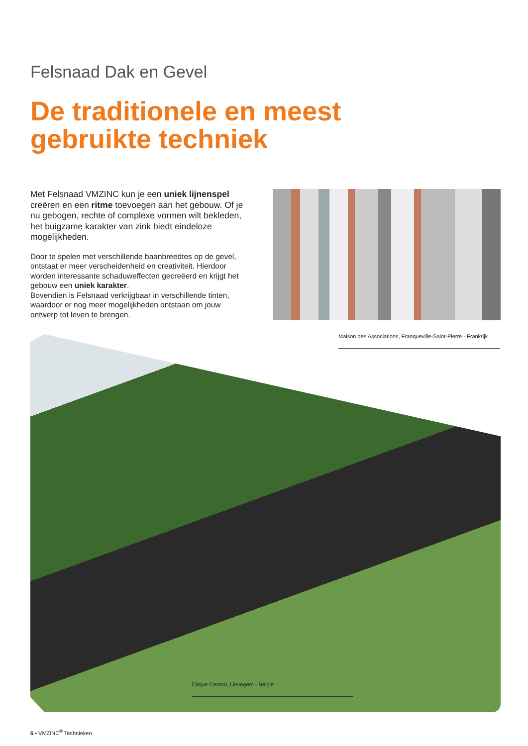Felsnaad Dak en Gevel
De traditionele en meest
gebruikte techniek
Met Felsnaad VMZINC kun je een uniek lijnenspel creëren en een ritme toevoegen aan het gebouw. Of je nu gebogen, rechte of complexe vormen wilt bekleden, het buigzame karakter van zink biedt eindeloze mogelijkheden.
Door te spelen met verschillende baanbreedtes op de gevel, ontstaat er meer verscheidenheid en creativiteit. Hierdoor worden interessante schaduweffecten gecreëerd en krijgt het gebouw een uniek karakter.
Bovendien is Felsnaad verkrijgbaar in verschillende tinten, waardoor er nog meer mogelijkheden ontstaan om jouw ontwerp tot leven te brengen.
Maison des Associations, Franqueville-Saint-Pierre - Frankrijk
Cirque Central, Lievegem - België
6 • VMZINC<sup>®</sup> Technieken